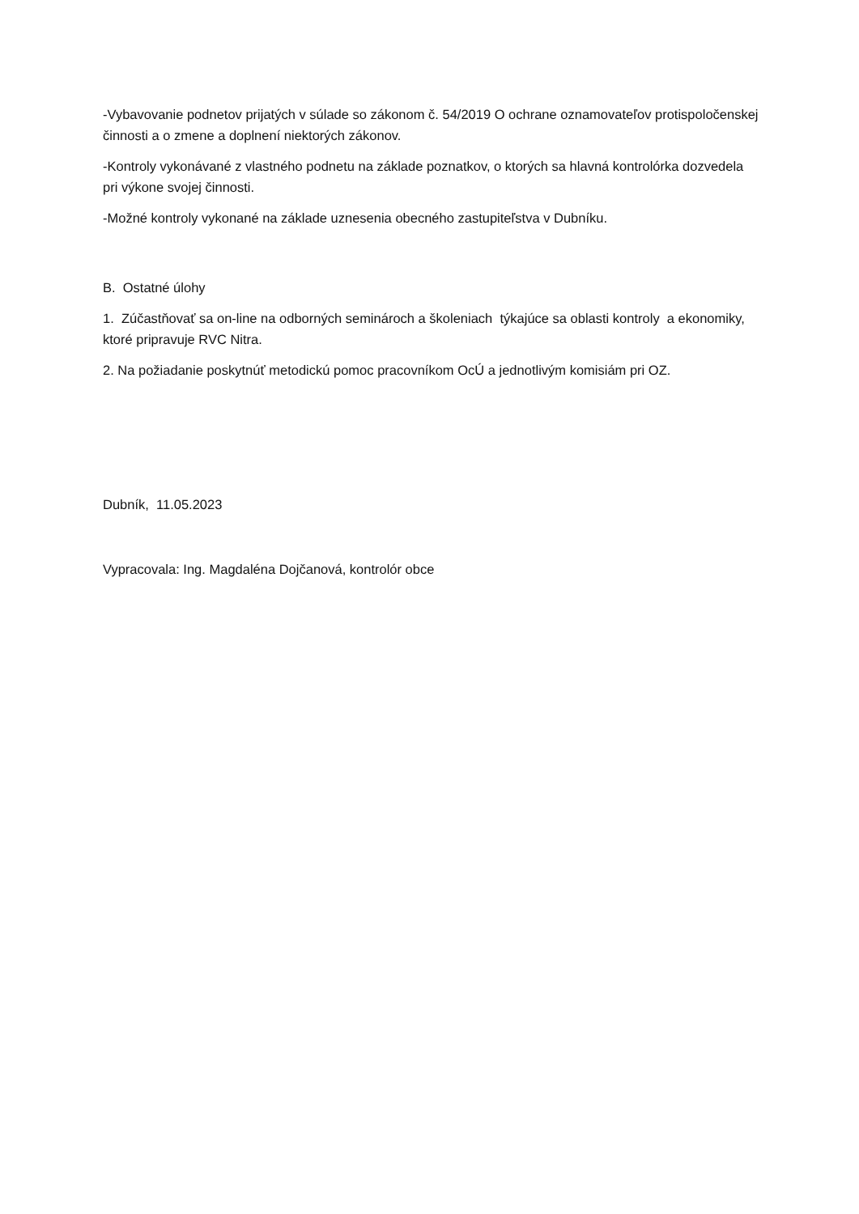-Vybavovanie podnetov prijatých v súlade so zákonom č. 54/2019 O ochrane oznamovateľov protispoločenskej činnosti a o zmene a doplnení niektorých zákonov.
-Kontroly vykonávané z vlastného podnetu na základe poznatkov, o ktorých sa hlavná kontrolórka dozvedela pri výkone svojej činnosti.
-Možné kontroly vykonané na základe uznesenia obecného zastupiteľstva v Dubníku.
B. Ostatné úlohy
1. Zúčastňovať sa on-line na odborných seminároch a školeniach týkajúce sa oblasti kontroly a ekonomiky, ktoré pripravuje RVC Nitra.
2. Na požiadanie poskytnúť metodickú pomoc pracovníkom OcÚ a jednotlivým komisiám pri OZ.
Dubník, 11.05.2023
Vypracovala: Ing. Magdaléna Dojčanová, kontrolór obce